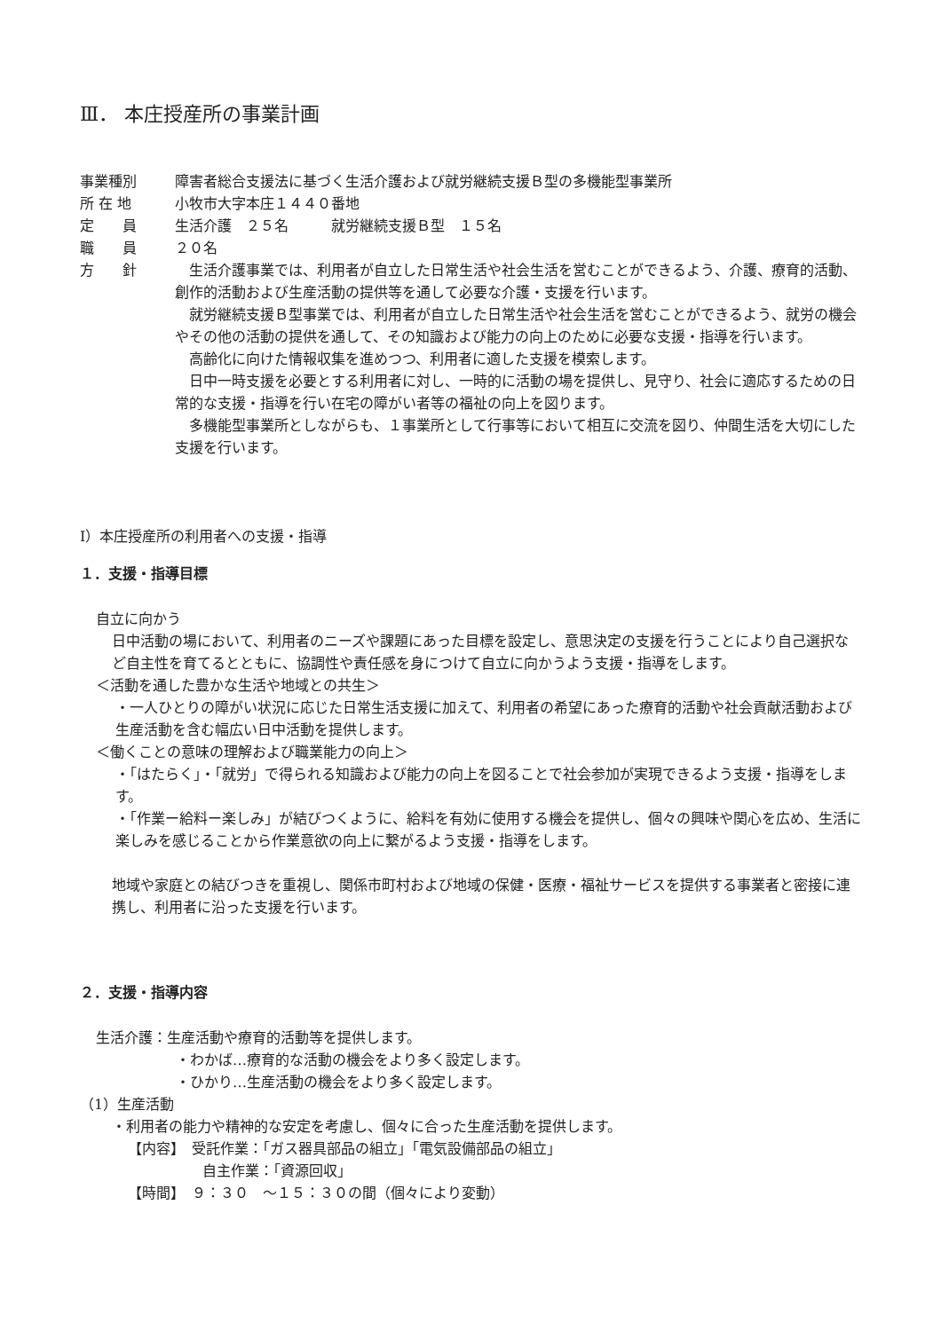Ⅲ． 本庄授産所の事業計画
事業種別
障害者総合支援法に基づく生活介護および就労継続支援Ｂ型の多機能型事業所
所 在 地
小牧市大字本庄１４４０番地
定　　員
生活介護　２５名　　　就労継続支援Ｂ型　１５名
職　　員
２０名
方　　針
生活介護事業では、利用者が自立した日常生活や社会生活を営むことができるよう、介護、療育的活動、創作的活動および生産活動の提供等を通して必要な介護・支援を行います。
就労継続支援Ｂ型事業では、利用者が自立した日常生活や社会生活を営むことができるよう、就労の機会やその他の活動の提供を通して、その知識および能力の向上のために必要な支援・指導を行います。
高齢化に向けた情報収集を進めつつ、利用者に適した支援を模索します。
日中一時支援を必要とする利用者に対し、一時的に活動の場を提供し、見守り、社会に適応するための日常的な支援・指導を行い在宅の障がい者等の福祉の向上を図ります。
多機能型事業所としながらも、１事業所として行事等において相互に交流を図り、仲間生活を大切にした支援を行います。
Ⅰ）本庄授産所の利用者への支援・指導
１．支援・指導目標
自立に向かう
日中活動の場において、利用者のニーズや課題にあった目標を設定し、意思決定の支援を行うことにより自己選択など自主性を育てるとともに、協調性や責任感を身につけて自立に向かうよう支援・指導をします。
＜活動を通した豊かな生活や地域との共生＞
・一人ひとりの障がい状況に応じた日常生活支援に加えて、利用者の希望にあった療育的活動や社会貢献活動および生産活動を含む幅広い日中活動を提供します。
＜働くことの意味の理解および職業能力の向上＞
・「はたらく」・「就労」で得られる知識および能力の向上を図ることで社会参加が実現できるよう支援・指導をします。
・「作業ー給料ー楽しみ」が結びつくように、給料を有効に使用する機会を提供し、個々の興味や関心を広め、生活に楽しみを感じることから作業意欲の向上に繋がるよう支援・指導をします。
地域や家庭との結びつきを重視し、関係市町村および地域の保健・医療・福祉サービスを提供する事業者と密接に連携し、利用者に沿った支援を行います。
２．支援・指導内容
生活介護：生産活動や療育的活動等を提供します。
・わかば…療育的な活動の機会をより多く設定します。
・ひかり…生産活動の機会をより多く設定します。
（1）生産活動
・利用者の能力や精神的な安定を考慮し、個々に合った生産活動を提供します。
【内容】　受託作業：「ガス器具部品の組立」「電気設備部品の組立」
自主作業：「資源回収」
【時間】　９：３０　～１５：３０の間（個々により変動）